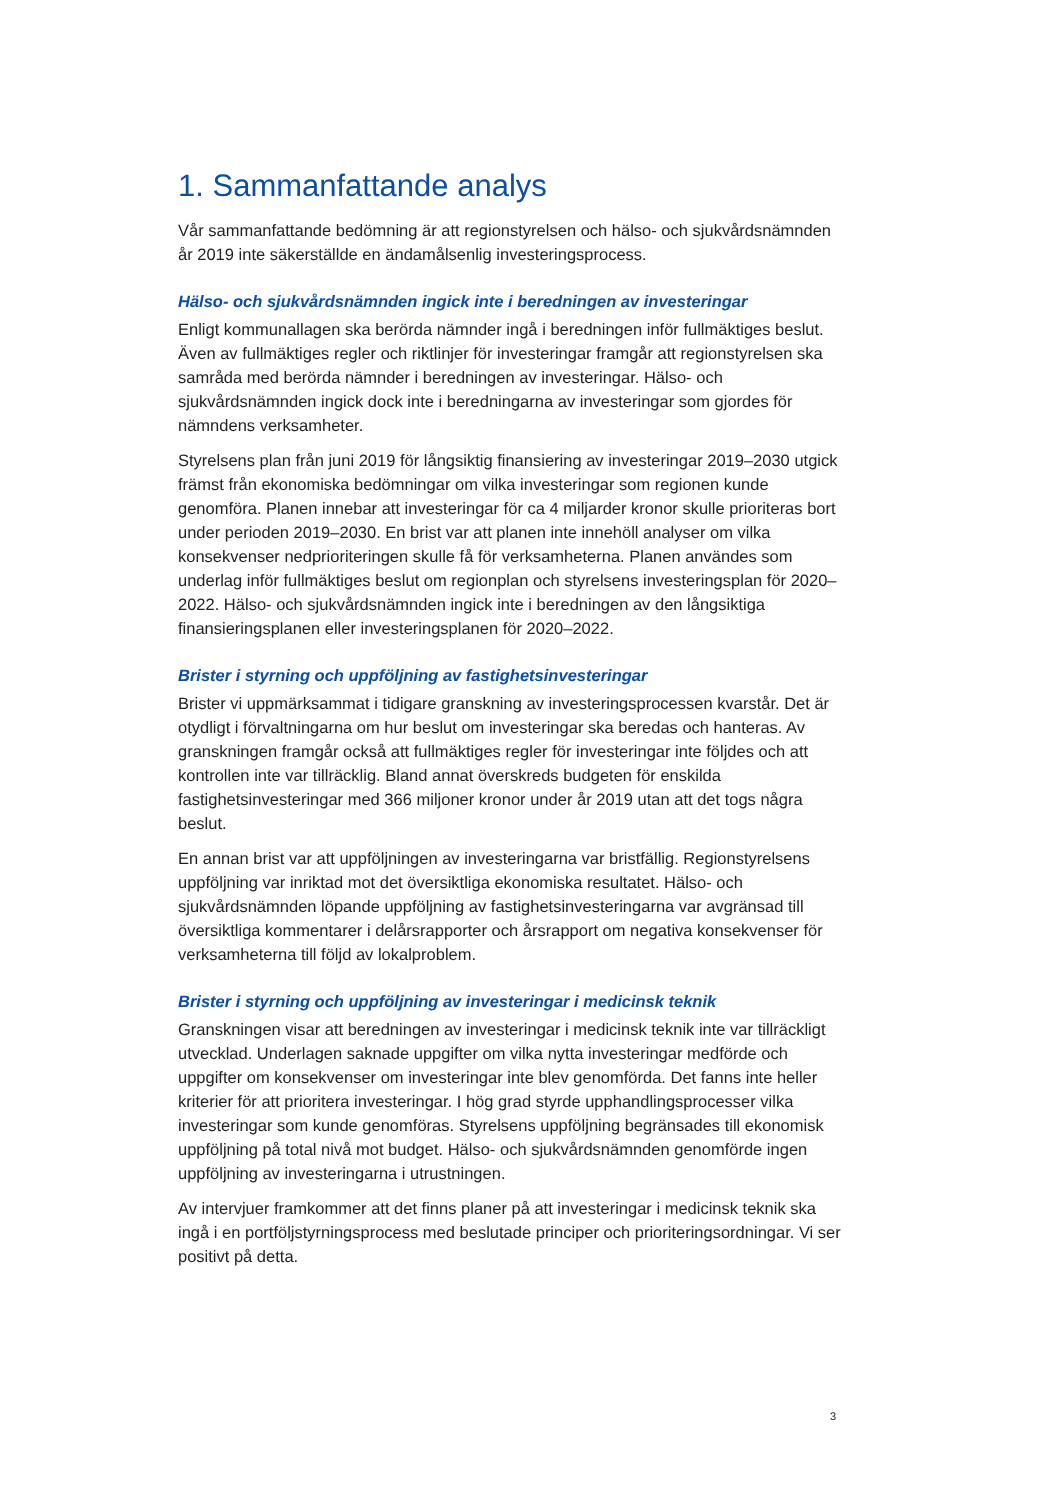1. Sammanfattande analys
Vår sammanfattande bedömning är att regionstyrelsen och hälso- och sjukvårdsnämnden år 2019 inte säkerställde en ändamålsenlig investeringsprocess.
Hälso- och sjukvårdsnämnden ingick inte i beredningen av investeringar
Enligt kommunallagen ska berörda nämnder ingå i beredningen inför fullmäktiges beslut. Även av fullmäktiges regler och riktlinjer för investeringar framgår att regionstyrelsen ska samråda med berörda nämnder i beredningen av investeringar. Hälso- och sjukvårdsnämnden ingick dock inte i beredningarna av investeringar som gjordes för nämndens verksamheter.
Styrelsens plan från juni 2019 för långsiktig finansiering av investeringar 2019–2030 utgick främst från ekonomiska bedömningar om vilka investeringar som regionen kunde genomföra. Planen innebar att investeringar för ca 4 miljarder kronor skulle prioriteras bort under perioden 2019–2030. En brist var att planen inte innehöll analyser om vilka konsekvenser nedprioriteringen skulle få för verksamheterna. Planen användes som underlag inför fullmäktiges beslut om regionplan och styrelsens investeringsplan för 2020–2022. Hälso- och sjukvårdsnämnden ingick inte i beredningen av den långsiktiga finansieringsplanen eller investeringsplanen för 2020–2022.
Brister i styrning och uppföljning av fastighetsinvesteringar
Brister vi uppmärksammat i tidigare granskning av investeringsprocessen kvarstår. Det är otydligt i förvaltningarna om hur beslut om investeringar ska beredas och hanteras. Av granskningen framgår också att fullmäktiges regler för investeringar inte följdes och att kontrollen inte var tillräcklig. Bland annat överskreds budgeten för enskilda fastighetsinvesteringar med 366 miljoner kronor under år 2019 utan att det togs några beslut.
En annan brist var att uppföljningen av investeringarna var bristfällig. Regionstyrelsens uppföljning var inriktad mot det översiktliga ekonomiska resultatet. Hälso- och sjukvårdsnämnden löpande uppföljning av fastighetsinvesteringarna var avgränsad till översiktliga kommentarer i delårsrapporter och årsrapport om negativa konsekvenser för verksamheterna till följd av lokalproblem.
Brister i styrning och uppföljning av investeringar i medicinsk teknik
Granskningen visar att beredningen av investeringar i medicinsk teknik inte var tillräckligt utvecklad. Underlagen saknade uppgifter om vilka nytta investeringar medförde och uppgifter om konsekvenser om investeringar inte blev genomförda. Det fanns inte heller kriterier för att prioritera investeringar. I hög grad styrde upphandlingsprocesser vilka investeringar som kunde genomföras. Styrelsens uppföljning begränsades till ekonomisk uppföljning på total nivå mot budget. Hälso- och sjukvårdsnämnden genomförde ingen uppföljning av investeringarna i utrustningen.
Av intervjuer framkommer att det finns planer på att investeringar i medicinsk teknik ska ingå i en portföljstyrningsprocess med beslutade principer och prioriteringsordningar. Vi ser positivt på detta.
3